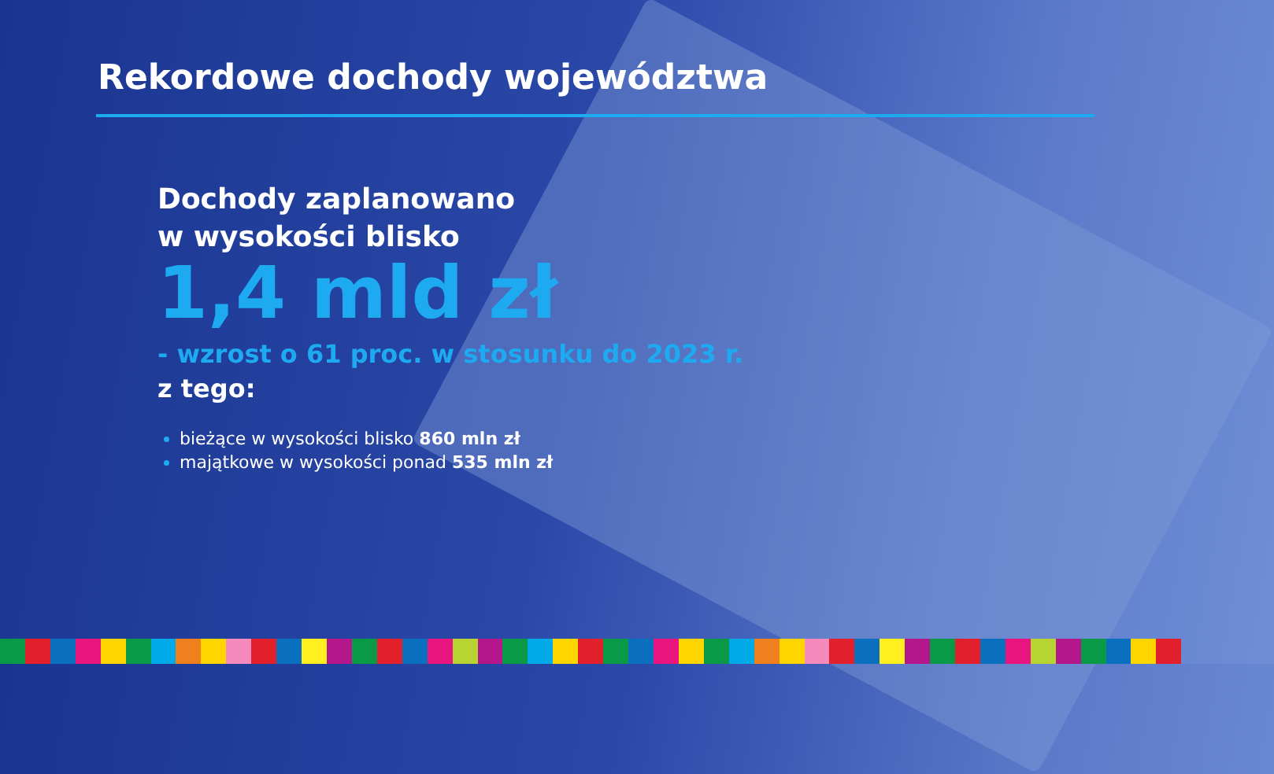Rekordowe dochody województwa
Dochody zaplanowano
w wysokości blisko
1,4 mld zł
- wzrost o 61 proc. w stosunku do 2023 r.
z tego:
bieżące w wysokości blisko 860 mln zł
majątkowe w wysokości ponad 535 mln zł